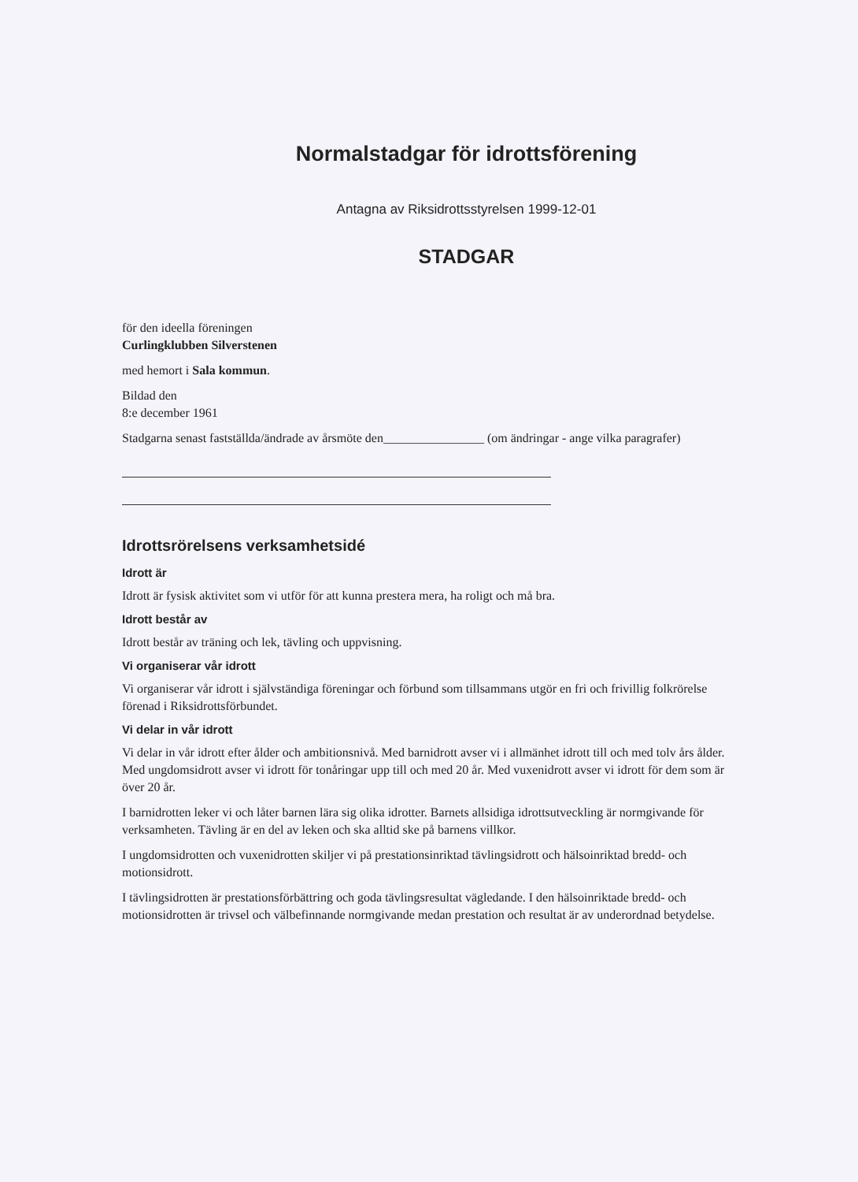Normalstadgar för idrottsförening
Antagna av Riksidrottsstyrelsen 1999-12-01
STADGAR
för den ideella föreningen
Curlingklubben Silverstenen
med hemort i Sala kommun.
Bildad den
8:e december 1961
Stadgarna senast fastställda/ändrade av årsmöte den________________ (om ändringar - ange vilka paragrafer)
Idrottsrörelsens verksamhetsidé
Idrott är
Idrott är fysisk aktivitet som vi utför för att kunna prestera mera, ha roligt och må bra.
Idrott består av
Idrott består av träning och lek, tävling och uppvisning.
Vi organiserar vår idrott
Vi organiserar vår idrott i självständiga föreningar och förbund som tillsammans utgör en fri och frivillig folkrörelse förenad i Riksidrottsförbundet.
Vi delar in vår idrott
Vi delar in vår idrott efter ålder och ambitionsnivå. Med barnidrott avser vi i allmänhet idrott till och med tolv års ålder. Med ungdomsidrott avser vi idrott för tonåringar upp till och med 20 år. Med vuxenidrott avser vi idrott för dem som är över 20 år.
I barnidrotten leker vi och låter barnen lära sig olika idrotter. Barnets allsidiga idrottsutveckling är normgivande för verksamheten. Tävling är en del av leken och ska alltid ske på barnens villkor.
I ungdomsidrotten och vuxenidrotten skiljer vi på prestationsinriktad tävlingsidrott och hälsoinriktad bredd- och motionsidrott.
I tävlingsidrotten är prestationsförbättring och goda tävlingsresultat vägledande. I den hälsoinriktade bredd- och motionsidrotten är trivsel och välbefinnande normgivande medan prestation och resultat är av underordnad betydelse.